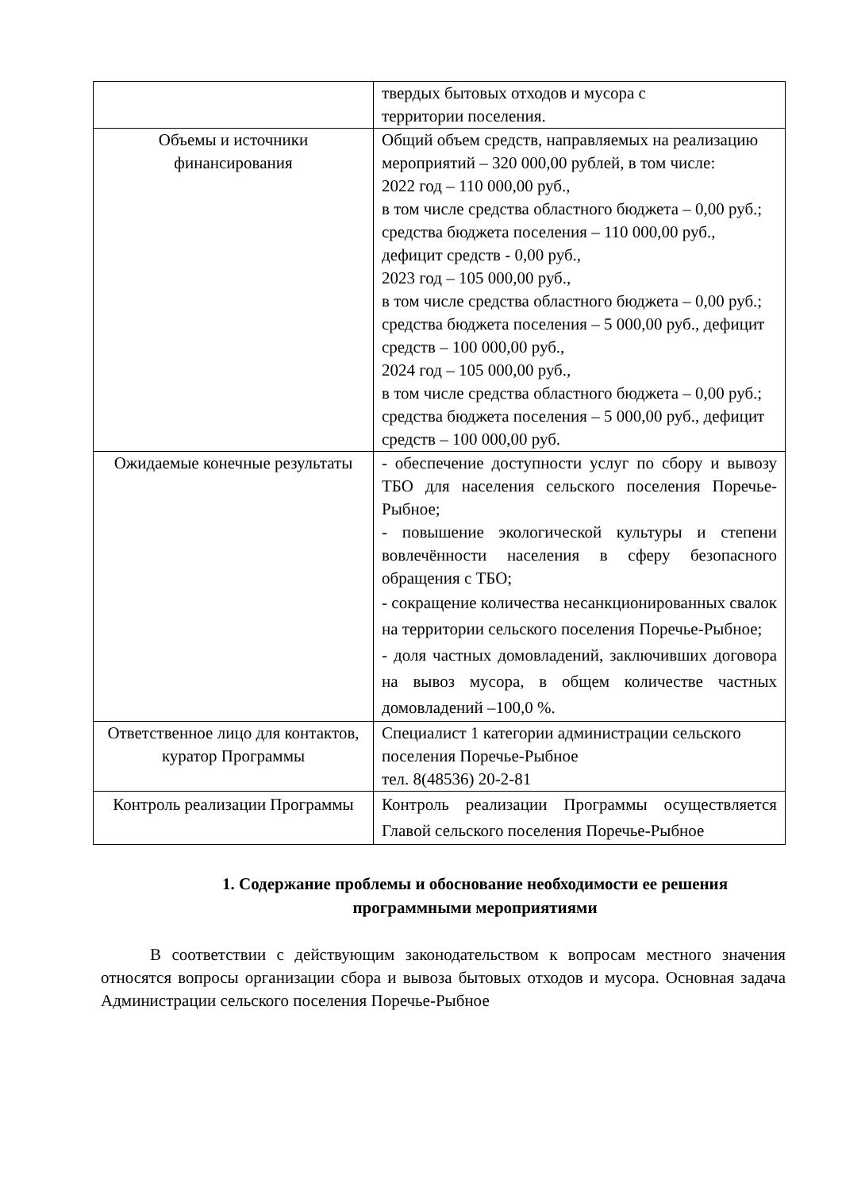| | твердых бытовых отходов и мусора с территории поселения. |
| Объемы и источники финансирования | Общий объем средств, направляемых на реализацию мероприятий – 320 000,00 рублей, в том числе: 2022 год – 110 000,00 руб., в том числе средства областного бюджета – 0,00 руб.; средства бюджета поселения – 110 000,00 руб., дефицит средств - 0,00 руб., 2023 год – 105 000,00 руб., в том числе средства областного бюджета – 0,00 руб.; средства бюджета поселения – 5 000,00 руб., дефицит средств – 100 000,00 руб., 2024 год – 105 000,00 руб., в том числе средства областного бюджета – 0,00 руб.; средства бюджета поселения – 5 000,00 руб., дефицит средств – 100 000,00 руб. |
| Ожидаемые конечные результаты | - обеспечение доступности услуг по сбору и вывозу ТБО для населения сельского поселения Поречье-Рыбное; - повышение экологической культуры и степени вовлечённости населения в сферу безопасного обращения с ТБО; - сокращение количества несанкционированных свалок на территории сельского поселения Поречье-Рыбное; - доля частных домовладений, заключивших договора на вывоз мусора, в общем количестве частных домовладений –100,0 %. |
| Ответственное лицо для контактов, куратор Программы | Специалист 1 категории администрации сельского поселения Поречье-Рыбное тел. 8(48536) 20-2-81 |
| Контроль реализации Программы | Контроль реализации Программы осуществляется Главой сельского поселения Поречье-Рыбное |
1. Содержание проблемы и обоснование необходимости ее решения программными мероприятиями
В соответствии с действующим законодательством к вопросам местного значения относятся вопросы организации сбора и вывоза бытовых отходов и мусора. Основная задача Администрации сельского поселения Поречье-Рыбное